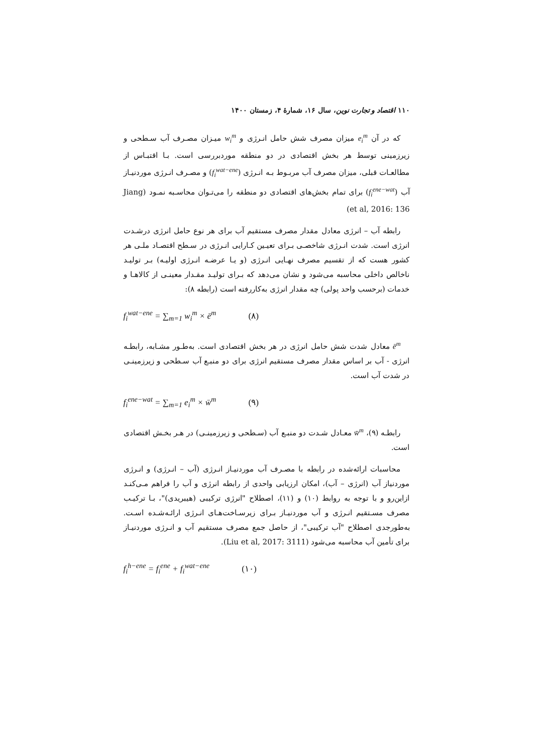۱۱۰ اقتصاد و تجارت نوین، سال ۱۶، شمارهٔ ۴، زمستان ۱۴۰۰
که در آن e<sub>i</sub><sup>m</sup> میزان مصرف شش حامل انـرژی و w<sub>i</sub><sup>m</sup> میـزان مصـرف آب سـطحی و زیرزمینی توسط هر بخش اقتصادی در دو منطقه موردبررسی است. بـا اقتبـاس از مطالعـات قبلی، میزان مصرف آب مربـوط بـه انـرژی (f<sub>i</sub><sup>wat−ene</sup>) و مصـرف انـرژی موردنیـاز آب (f<sub>i</sub><sup>ene−wat</sup>) برای تمام بخش‌های اقتصادی دو منطقه را می‌تـوان محاسـبه نمـود (Jiang et al, 2016: 136)
رابطه آب – انرژی معادل مقدار مصرف مستقیم آب برای هر نوع حامل انرژی درشـدت انرژی است. شدت انـرژی شاخصـی بـرای تعیـین کـارایی انـرژی در سـطح اقتصـاد ملـی هر کشور هست که از تقسیم مصرف نهـایی انـرژی (و یـا عرضـه انـرژی اولیـه) بـر تولیـد ناخالص داخلی محاسبه می‌شود و نشان می‌دهد که بـرای تولیـد مقـدار معینـی از کالاهـا و خدمات (برحسب واحد پولی) چه مقدار انرژی به‌کاررفته است (رابطه ۸):
f<sub>i</sub><sup>wat−ene</sup> = ∑<sub>m=1</sub> w<sub>i</sub><sup>m</sup> × ē<sup>m</sup> (۸)
ē<sup>m</sup> معادل شدت شش حامل انرژی در هر بخش اقتصادی است. به‌طـور مشـابه، رابطـه انرژی - آب بر اساس مقدار مصرف مستقیم انرژی برای دو منبـع آب سـطحی و زیرزمینـی در شدت آب است.
f<sub>i</sub><sup>ene−wat</sup> = ∑<sub>m=1</sub> e<sub>i</sub><sup>m</sup> × w̄<sup>m</sup> (۹)
رابطـه (۹)، w̄<sup>m</sup> معـادل شـدت دو منبـع آب (سـطحی و زیرزمینـی) در هـر بخـش اقتصادی است.
محاسبات ارائه‌شده در رابطه با مصـرف آب موردنیـاز انـرژی (آب – انـرژی) و انـرژی موردنیاز آب (انرژی – آب)، امکان ارزیابی واحدی از رابطه انرژی و آب را فراهم مـی‌کنـد ازاین‌رو و با توجه به روابط (۱۰) و (۱۱)، اصطلاح "انرژی ترکیبی (هیبریدی)"، بـا ترکیـب مصرف مسـتقیم انـرژی و آب موردنیـاز بـرای زیرسـاخت‌هـای انـرژی ارائـه‌شـده اسـت. به‌طورجدی اصطلاح "آب ترکیبی"، از حاصل جمع مصرف مستقیم آب و انـرژی موردنیـاز برای تأمین آب محاسبه می‌شود (Liu et al, 2017: 3111).
f<sub>i</sub><sup>h−ene</sup> = f<sub>i</sub><sup>ene</sup> + f<sub>i</sub><sup>wat−ene</sup> (۱۰)